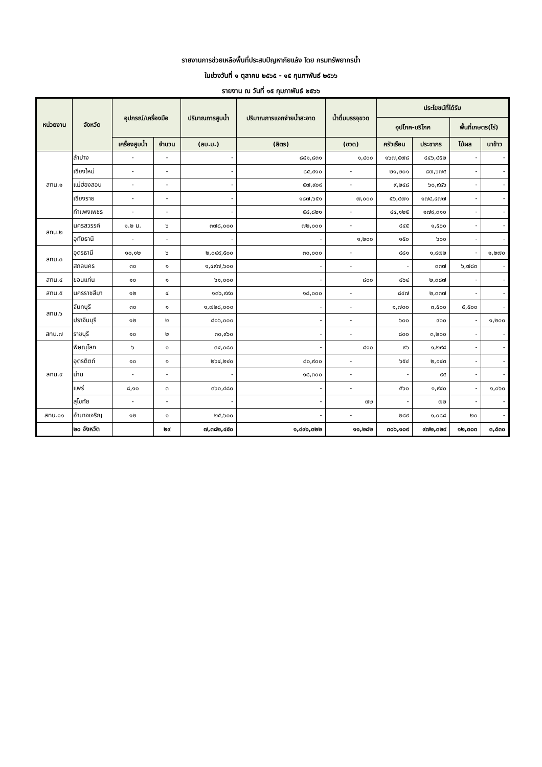รายงานการช่วยเหลือพื้นที่ประสบปัญหาภัยแล้ง โดย กรมทรัพยากรน้ำ
ในช่วงวันที่ ๑ ตุลาคม ๒๕๖๕ - ๑๕ กุมภาพันธ์ ๒๕๖๖
รายงาน ณ วันที่ ๑๕ กุมภาพันธ์ ๒๕๖๖
| หน่วยงาน | จังหวัด | อุปกรณ์/เครื่องมือ | | ปริมาณการสูบน้ำ | ปริมาณการแจกจ่ายน้ำสะอาด | น้ำดื่มบรรจุขวด | ประโยชน์ที่ได้รับ | | | |
| --- | --- | --- | --- | --- | --- | --- | --- | --- | --- | --- |
| | | | | | | | อุปโภค-บริโภค | | พื้นที่เกษตร(ไร่) | |
| | | เครื่องสูบน้ำ | จำนวน | (ลบ.ม.) | (ลิตร) | (ขวด) | ครัวเรือน | ประชากร | ไม้ผล | นาข้าว |
| สทน.๑ | ลำปาง | - | - | - | ๘๘๑,๘๓๑ | ๑,๔๐๐ | ๑๖๗,๕๗๘ | ๔๔๖,๔๕๒ | - | - |
| | เชียงใหม่ | - | - | - | ๘๕,๙๑๐ | - | ๒๑,๒๐๑ | ๘๗,๖๗๕ | - | - |
| | แม่ฮ่องสอน | - | - | - | ๕๗,๙๐๙ | - | ๙,๒๔๘ | ๖๐,๙๘๖ | - | - |
| | เชียงราย | - | - | - | ๑๘๗,๖๕๑ | ๗,๐๐๐ | ๕๖,๔๗๑ | ๑๗๔,๔๗๗ | - | - |
| | กำแพงเพชร | - | - | - | ๕๘,๘๒๑ | - | ๔๔,๑๒๕ | ๑๗๙,๓๑๐ | - | - |
| สทน.๒ | นครสวรรค์ | ๑.๒ ม. | ๖ | ๓๗๘,๐๐๐ | ๗๒,๐๐๐ | - | ๔๔๕ | ๑,๕๖๐ | - | - |
| | อุทัยธานี | - | - | - | - | ๑,๒๐๐ | ๑๕๐ | ๖๐๐ | - | - |
| สทน.๓ | อุดรธานี | ๑๐,๑๒ | ๖ | ๒,๐๔๙,๕๐๐ | ๓๐,๐๐๐ | - | ๔๘๑ | ๑,๙๗๒ | - | ๑,๒๗๐ |
| | สกลนคร | ๓๐ | ๑ | ๑,๔๙๗,๖๐๐ | - | - | - | ๓๓๗ | ๖,๗๘๓ | - |
| สทน.๔ | ขอนแก่น | ๑๐ | ๑ | ๖๑,๐๐๐ | - | ๘๐๐ | ๘๖๔ | ๒,๓๘๗ | - | - |
| สทน.๕ | นครราชสีมา | ๑๒ | ๔ | ๑๓๖,๙๙๐ | ๑๘,๐๐๐ | - | ๘๔๗ | ๒,๓๓๗ | - | - |
| สทน.๖ | จันทบุรี | ๓๐ | ๑ | ๑,๗๒๘,๐๐๐ | - | - | ๑,๗๐๐ | ๓,๕๐๐ | ๕,๕๐๐ | - |
| | ปราจีนบุรี | ๑๒ | ๒ | ๘๑๖,๐๐๐ | - | - | ๖๐๐ | ๙๐๐ | - | ๑,๒๐๐ |
| สทน.๗ | ราชบุรี | ๑๐ | ๒ | ๓๐,๙๖๐ | - | - | ๘๐๐ | ๓,๒๐๐ | - | - |
| สทน.๙ | พิษณุโลก | ๖ | ๑ | ๓๔,๐๘๐ | - | ๘๑๐ | ๙๖ | ๑,๒๙๘ | - | - |
| | อุตรดิตถ์ | ๑๐ | ๑ | ๒๖๔,๒๔๐ | ๘๐,๙๐๐ | - | ๖๕๔ | ๒,๑๔๓ | - | - |
| | น่าน | - | - | - | ๑๘,๓๐๐ | - | - | ๙๕ | - | - |
| | แพร่ | ๘,๑๐ | ๓ | ๓๖๐,๔๘๐ | - | - | ๕๖๐ | ๑,๙๔๐ | - | ๑,๐๖๐ |
| | สุโขทัย | - | - | - | - | ๗๒ | - | ๗๒ | - | - |
| สทน.๑๑ | อำนาจเจริญ | ๑๒ | ๑ | ๒๕,๖๐๐ | - | - | ๒๘๙ | ๑,๐๘๘ | ๒๐ | - |
| | ๒๐ จังหวัด | | ๒๙ | ๗,๓๘๒,๔๕๐ | ๑,๔๙๑,๓๒๒ | ๑๑,๒๘๒ | ๓๐๖,๑๐๙ | ๙๗๒,๓๒๙ | ๑๒,๓๐๓ | ๓,๕๓๐ |